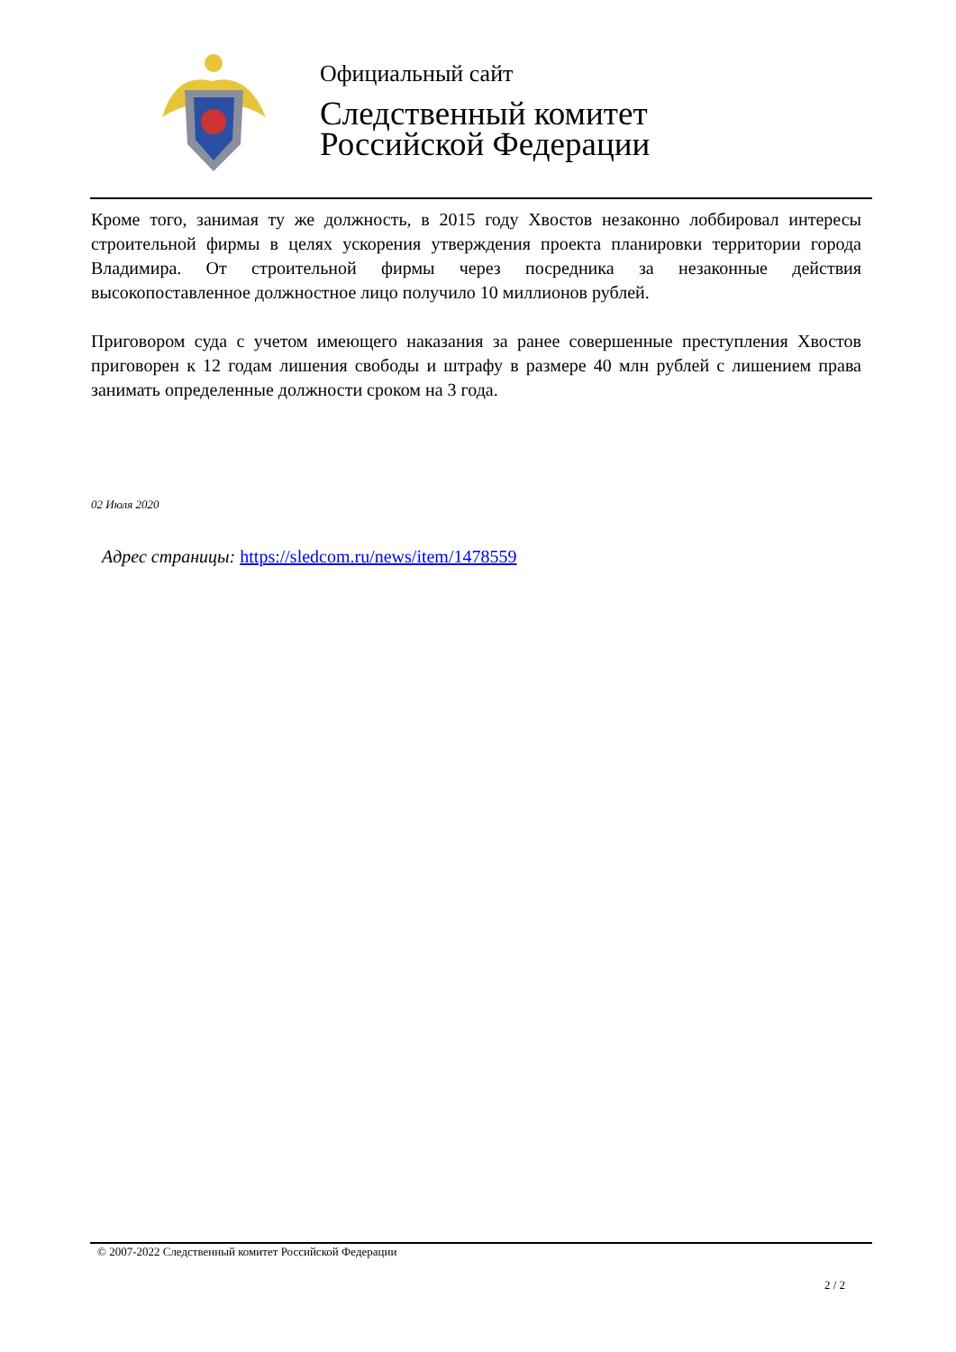Официальный сайт
Следственный комитет
Российской Федерации
Кроме того, занимая ту же должность, в 2015 году Хвостов незаконно лоббировал интересы строительной фирмы в целях ускорения утверждения проекта планировки территории города Владимира. От строительной фирмы через посредника за незаконные действия высокопоставленное должностное лицо получило 10 миллионов рублей.
Приговором суда с учетом имеющего наказания за ранее совершенные преступления Хвостов приговорен к 12 годам лишения свободы и штрафу в размере 40 млн рублей с лишением права занимать определенные должности сроком на 3 года.
02 Июля 2020
Адрес страницы: https://sledcom.ru/news/item/1478559
© 2007-2022 Следственный комитет Российской Федерации
2 / 2